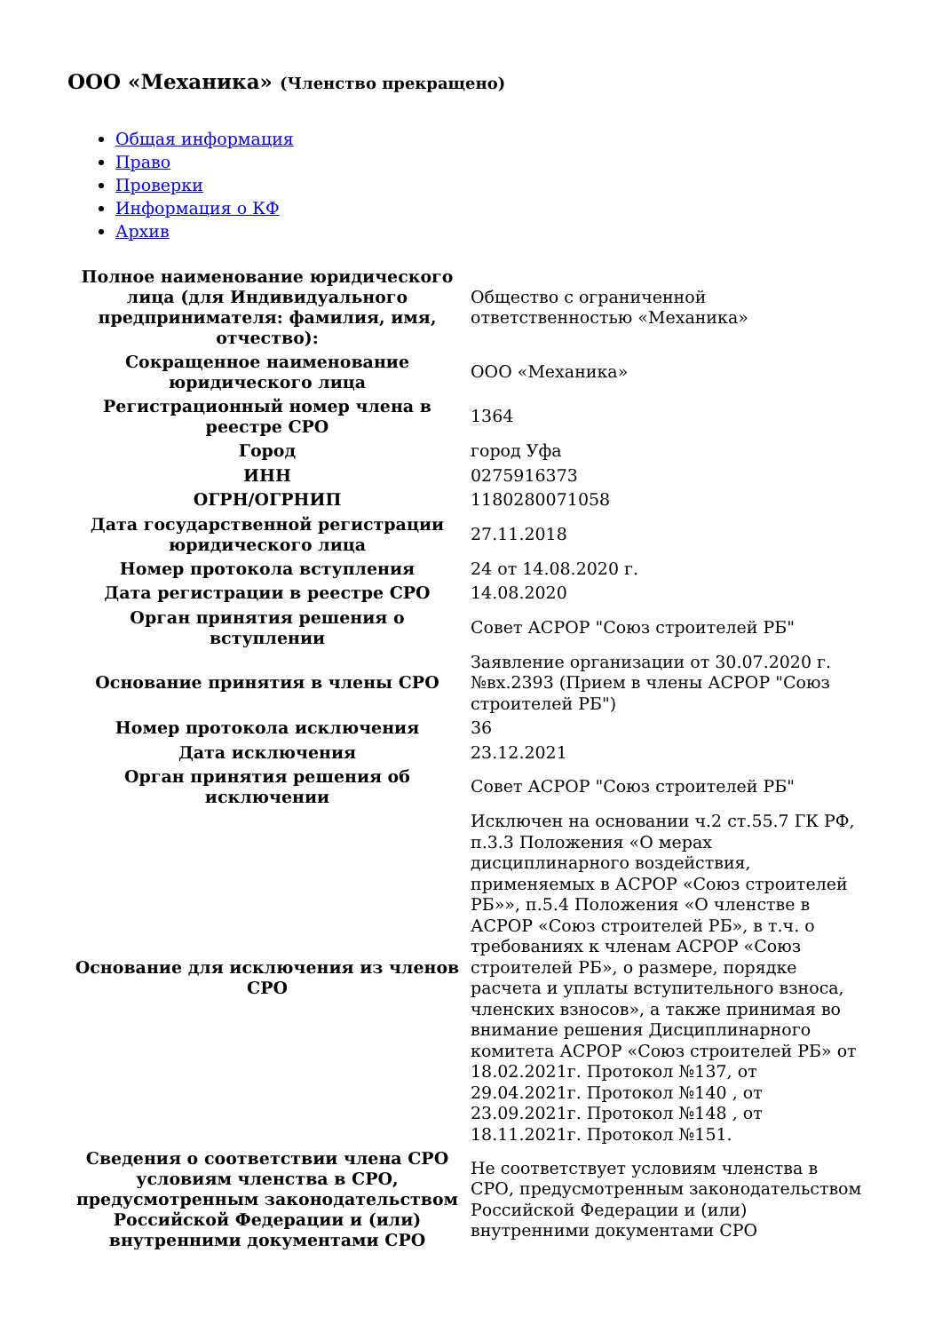ООО «Механика» (Членство прекращено)
Общая информация
Право
Проверки
Информация о КФ
Архив
| Полное наименование юридического лица (для Индивидуального предпринимателя: фамилия, имя, отчество): | Общество с ограниченной ответственностью «Механика» |
| Сокращенное наименование юридического лица | ООО «Механика» |
| Регистрационный номер члена в реестре СРО | 1364 |
| Город | город Уфа |
| ИНН | 0275916373 |
| ОГРН/ОГРНИП | 1180280071058 |
| Дата государственной регистрации юридического лица | 27.11.2018 |
| Номер протокола вступления | 24 от 14.08.2020 г. |
| Дата регистрации в реестре СРО | 14.08.2020 |
| Орган принятия решения о вступлении | Совет АСРОР "Союз строителей РБ" |
| Основание принятия в члены СРО | Заявление организации от 30.07.2020 г. №вх.2393 (Прием в члены АСРОР "Союз строителей РБ") |
| Номер протокола исключения | 36 |
| Дата исключения | 23.12.2021 |
| Орган принятия решения об исключении | Совет АСРОР "Союз строителей РБ" |
| Основание для исключения из членов СРО | Исключен на основании ч.2 ст.55.7 ГК РФ, п.3.3 Положения «О мерах дисциплинарного воздействия, применяемых в АСРОР «Союз строителей РБ»», п.5.4 Положения «О членстве в АСРОР «Союз строителей РБ», в т.ч. о требованиях к членам АСРОР «Союз строителей РБ», о размере, порядке расчета и уплаты вступительного взноса, членских взносов», а также принимая во внимание решения Дисциплинарного комитета АСРОР «Союз строителей РБ» от 18.02.2021г. Протокол №137, от 29.04.2021г. Протокол №140 , от 23.09.2021г. Протокол №148 , от 18.11.2021г. Протокол №151. |
| Сведения о соответствии члена СРО условиям членства в СРО, предусмотренным законодательством Российской Федерации и (или) внутренними документами СРО | Не соответствует условиям членства в СРО, предусмотренным законодательством Российской Федерации и (или) внутренними документами СРО |